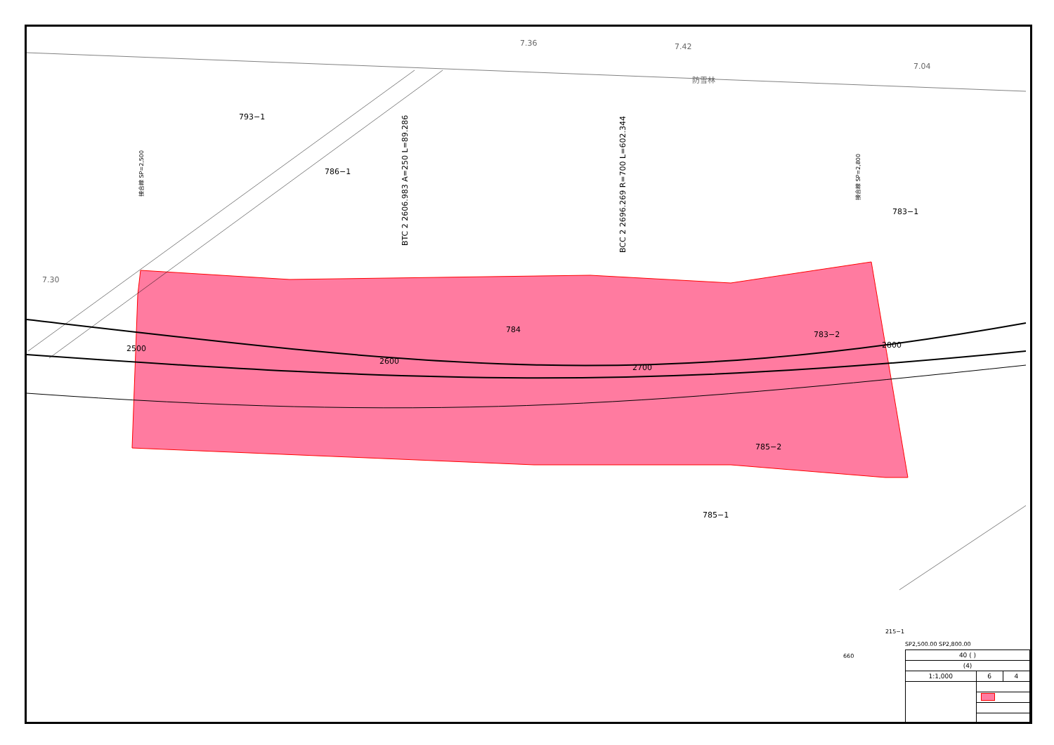793−1
786−1
783−1
784
783−2
785−2
785−1
2500
2600
2700
2800
7.36 7.42
7.04
防雪林
7.30
BTC 2 2606.983 A=250 L=89.286
BCC 2 2696.269 R=700 L=602.344
接合線 SP=2,500
接合線 SP=2,800
215−1
660
SP2,500.00 SP2,800.00
| 40 ( ) | | |
| (4) | | |
| 1:1,000 | 6 | 4 |